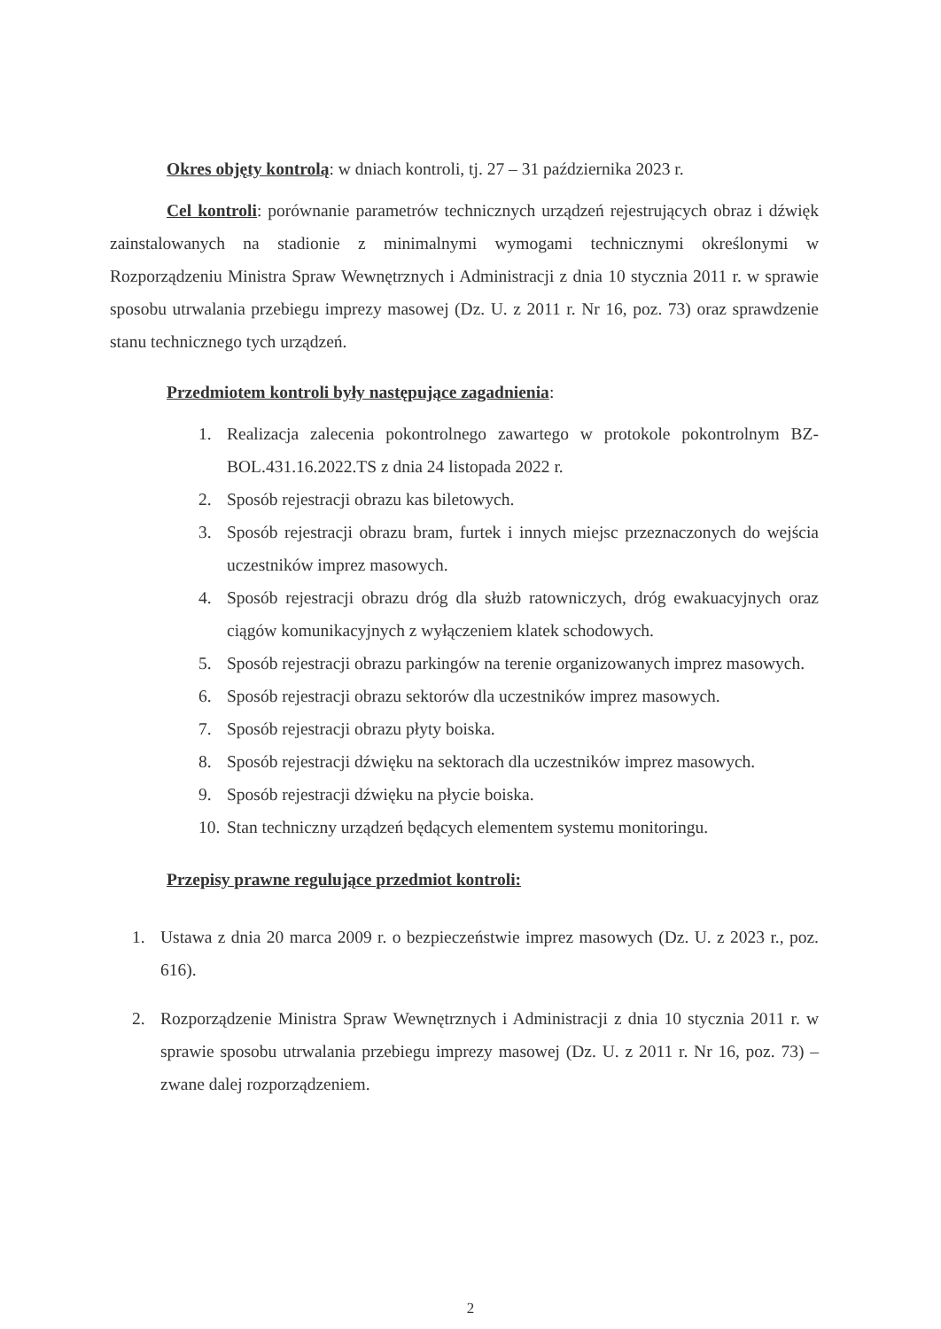Okres objęty kontrolą: w dniach kontroli, tj. 27 – 31 października 2023 r.
Cel kontroli: porównanie parametrów technicznych urządzeń rejestrujących obraz i dźwięk zainstalowanych na stadionie z minimalnymi wymogami technicznymi określonymi w Rozporządzeniu Ministra Spraw Wewnętrznych i Administracji z dnia 10 stycznia 2011 r. w sprawie sposobu utrwalania przebiegu imprezy masowej (Dz. U. z 2011 r. Nr 16, poz. 73) oraz sprawdzenie stanu technicznego tych urządzeń.
Przedmiotem kontroli były następujące zagadnienia:
1. Realizacja zalecenia pokontrolnego zawartego w protokole pokontrolnym BZ-BOL.431.16.2022.TS z dnia 24 listopada 2022 r.
2. Sposób rejestracji obrazu kas biletowych.
3. Sposób rejestracji obrazu bram, furtek i innych miejsc przeznaczonych do wejścia uczestników imprez masowych.
4. Sposób rejestracji obrazu dróg dla służb ratowniczych, dróg ewakuacyjnych oraz ciągów komunikacyjnych z wyłączeniem klatek schodowych.
5. Sposób rejestracji obrazu parkingów na terenie organizowanych imprez masowych.
6. Sposób rejestracji obrazu sektorów dla uczestników imprez masowych.
7. Sposób rejestracji obrazu płyty boiska.
8. Sposób rejestracji dźwięku na sektorach dla uczestników imprez masowych.
9. Sposób rejestracji dźwięku na płycie boiska.
10. Stan techniczny urządzeń będących elementem systemu monitoringu.
Przepisy prawne regulujące przedmiot kontroli:
1. Ustawa z dnia 20 marca 2009 r. o bezpieczeństwie imprez masowych (Dz. U. z 2023 r., poz. 616).
2. Rozporządzenie Ministra Spraw Wewnętrznych i Administracji z dnia 10 stycznia 2011 r. w sprawie sposobu utrwalania przebiegu imprezy masowej (Dz. U. z 2011 r. Nr 16, poz. 73) – zwane dalej rozporządzeniem.
2